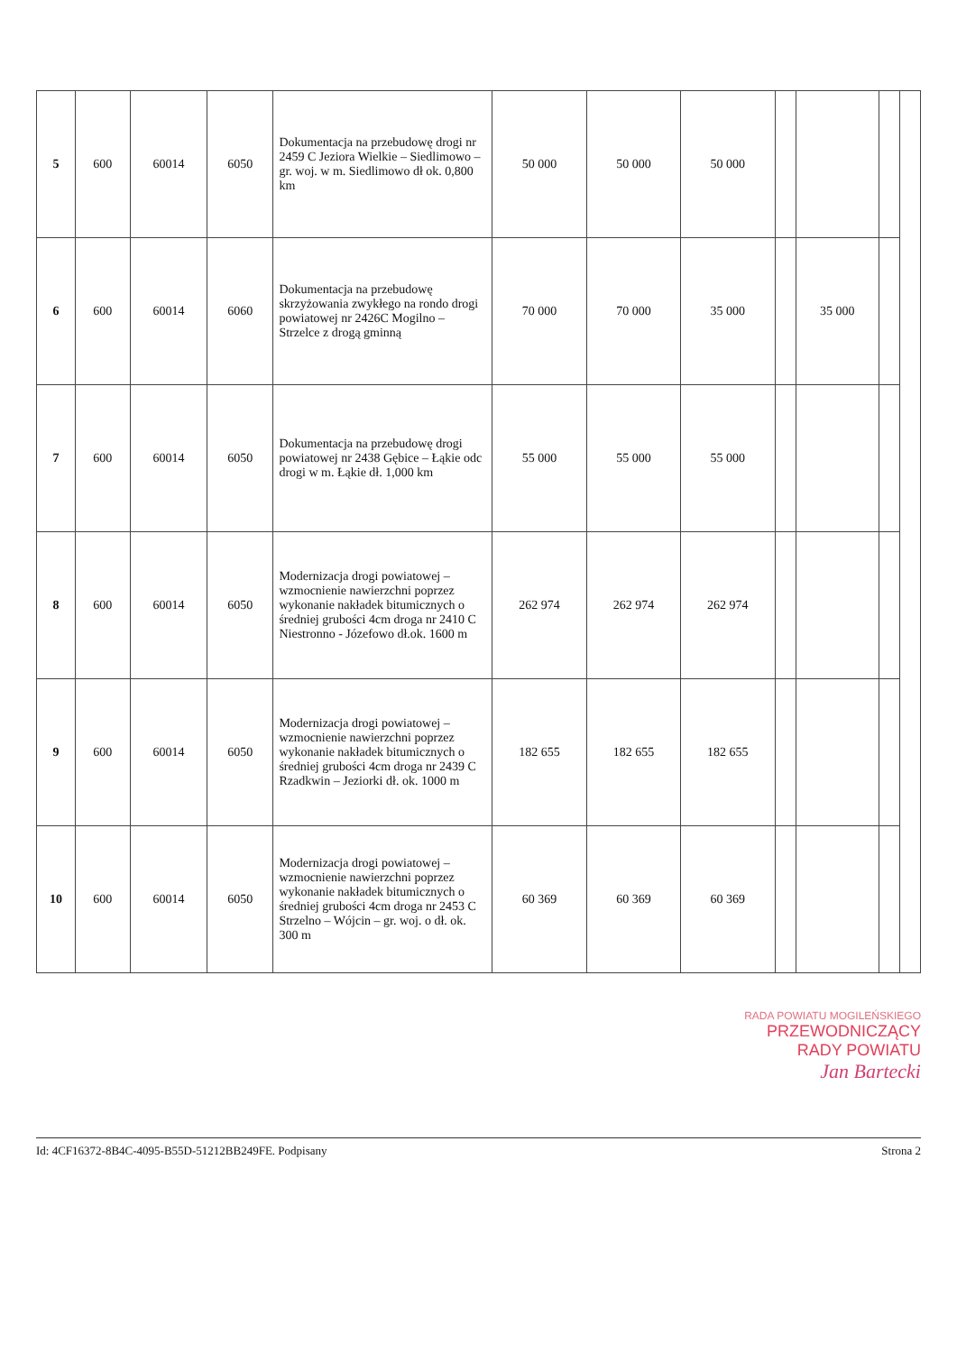| 5 | 600 | 60014 | 6050 | Dokumentacja na przebudowę drogi nr 2459 C Jeziora Wielkie – Siedlimowo – gr. woj. w m. Siedlimowo dł ok. 0,800 km | 50 000 | 50 000 | 50 000 | | | | |
| 6 | 600 | 60014 | 6060 | Dokumentacja na przebudowę skrzyżowania zwykłego na rondo drogi powiatowej nr 2426C Mogilno – Strzelce z drogą gminną | 70 000 | 70 000 | 35 000 | | 35 000 | | |
| 7 | 600 | 60014 | 6050 | Dokumentacja na przebudowę drogi powiatowej nr 2438 Gębice – Łąkie odc drogi w m. Łąkie dł. 1,000 km | 55 000 | 55 000 | 55 000 | | | | |
| 8 | 600 | 60014 | 6050 | Modernizacja drogi powiatowej – wzmocnienie nawierzchni poprzez wykonanie nakładek bitumicznych o średniej grubości 4cm droga nr 2410 C Niestronno - Józefowo dł.ok. 1600 m | 262 974 | 262 974 | 262 974 | | | | |
| 9 | 600 | 60014 | 6050 | Modernizacja drogi powiatowej – wzmocnienie nawierzchni poprzez wykonanie nakładek bitumicznych o średniej grubości 4cm droga nr 2439 C Rzadkwin – Jeziorki dł. ok. 1000 m | 182 655 | 182 655 | 182 655 | | | | |
| 10 | 600 | 60014 | 6050 | Modernizacja drogi powiatowej – wzmocnienie nawierzchni poprzez wykonanie nakładek bitumicznych o średniej grubości 4cm droga nr 2453 C Strzelno – Wójcin – gr. woj. o dł. ok. 300 m | 60 369 | 60 369 | 60 369 | | | | |
RADA POWIATU MOGILEŃSKIEGO
PRZEWODNICZĄCY
RADY POWIATU
Jan Bartecki
Id: 4CF16372-8B4C-4095-B55D-51212BB249FE. Podpisany Strona 2